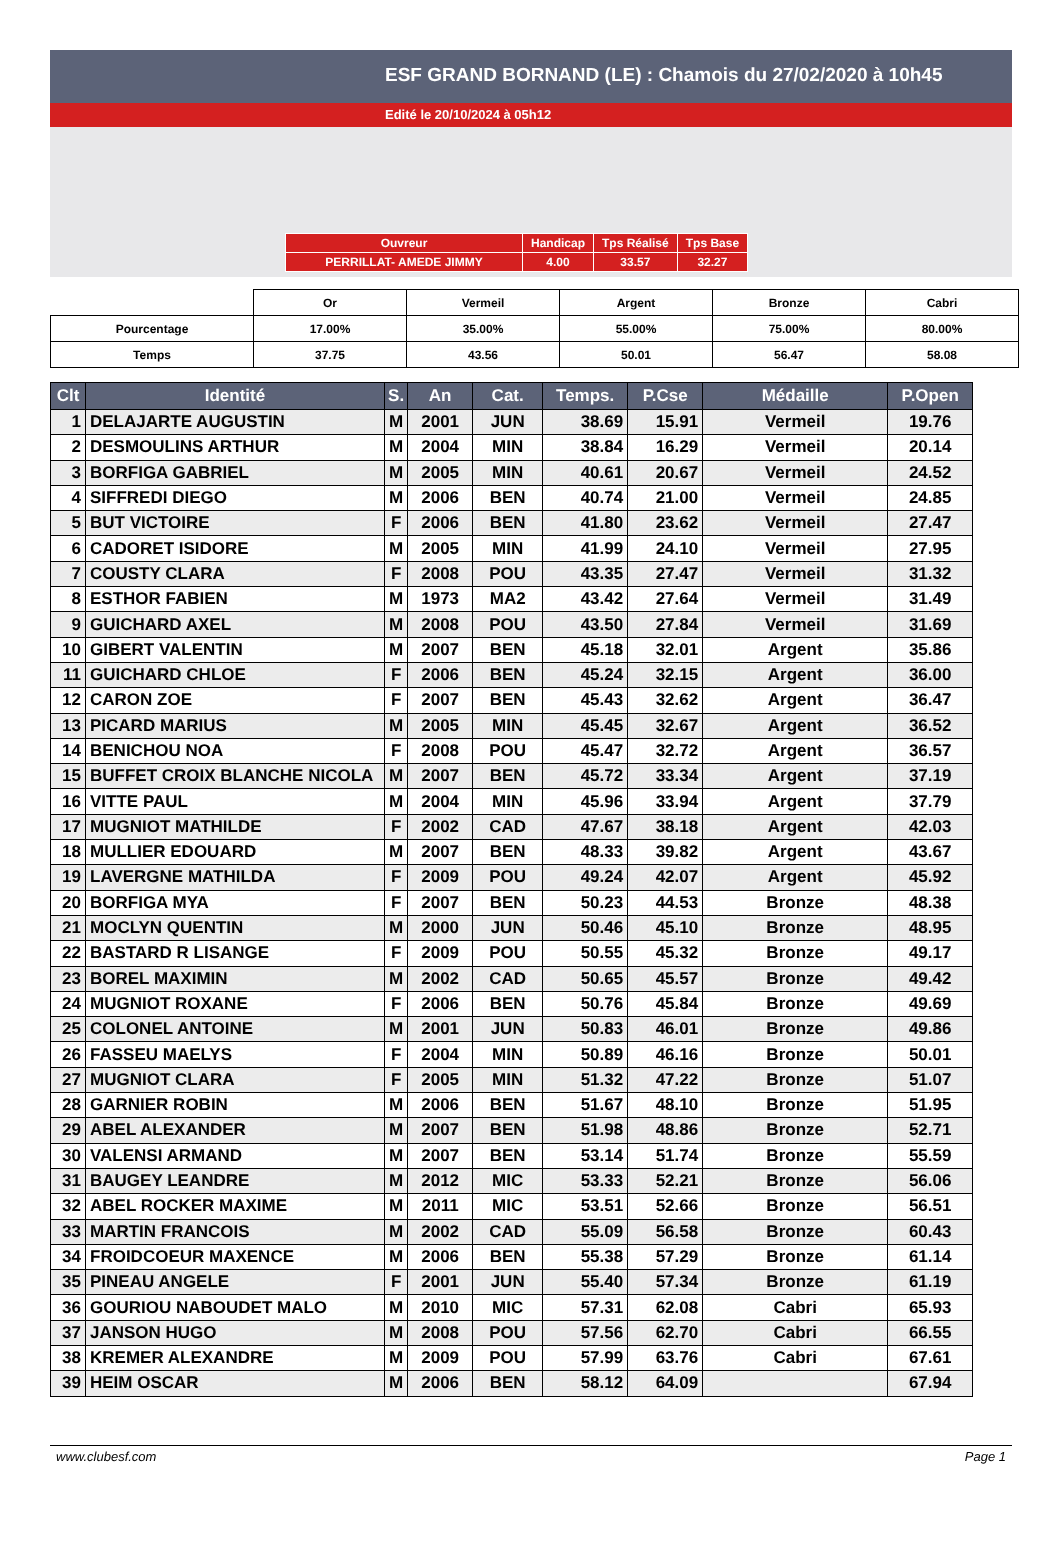ESF GRAND BORNAND (LE) : Chamois du 27/02/2020 à 10h45
Edité le 20/10/2024 à 05h12
| Ouvreur | Handicap | Tps Réalisé | Tps Base |
| PERRILLAT- AMEDE JIMMY | 4.00 | 33.57 | 32.27 |
| | Or | Vermeil | Argent | Bronze | Cabri |
| Pourcentage | 17.00% | 35.00% | 55.00% | 75.00% | 80.00% |
| Temps | 37.75 | 43.56 | 50.01 | 56.47 | 58.08 |
| Clt | Identité | S. | An | Cat. | Temps. | P.Cse | Médaille | P.Open |
| --- | --- | --- | --- | --- | --- | --- | --- | --- |
| 1 | DELAJARTE AUGUSTIN | M | 2001 | JUN | 38.69 | 15.91 | Vermeil | 19.76 |
| 2 | DESMOULINS ARTHUR | M | 2004 | MIN | 38.84 | 16.29 | Vermeil | 20.14 |
| 3 | BORFIGA GABRIEL | M | 2005 | MIN | 40.61 | 20.67 | Vermeil | 24.52 |
| 4 | SIFFREDI DIEGO | M | 2006 | BEN | 40.74 | 21.00 | Vermeil | 24.85 |
| 5 | BUT VICTOIRE | F | 2006 | BEN | 41.80 | 23.62 | Vermeil | 27.47 |
| 6 | CADORET ISIDORE | M | 2005 | MIN | 41.99 | 24.10 | Vermeil | 27.95 |
| 7 | COUSTY CLARA | F | 2008 | POU | 43.35 | 27.47 | Vermeil | 31.32 |
| 8 | ESTHOR FABIEN | M | 1973 | MA2 | 43.42 | 27.64 | Vermeil | 31.49 |
| 9 | GUICHARD AXEL | M | 2008 | POU | 43.50 | 27.84 | Vermeil | 31.69 |
| 10 | GIBERT VALENTIN | M | 2007 | BEN | 45.18 | 32.01 | Argent | 35.86 |
| 11 | GUICHARD CHLOE | F | 2006 | BEN | 45.24 | 32.15 | Argent | 36.00 |
| 12 | CARON ZOE | F | 2007 | BEN | 45.43 | 32.62 | Argent | 36.47 |
| 13 | PICARD MARIUS | M | 2005 | MIN | 45.45 | 32.67 | Argent | 36.52 |
| 14 | BENICHOU NOA | F | 2008 | POU | 45.47 | 32.72 | Argent | 36.57 |
| 15 | BUFFET CROIX BLANCHE NICOLA | M | 2007 | BEN | 45.72 | 33.34 | Argent | 37.19 |
| 16 | VITTE PAUL | M | 2004 | MIN | 45.96 | 33.94 | Argent | 37.79 |
| 17 | MUGNIOT MATHILDE | F | 2002 | CAD | 47.67 | 38.18 | Argent | 42.03 |
| 18 | MULLIER EDOUARD | M | 2007 | BEN | 48.33 | 39.82 | Argent | 43.67 |
| 19 | LAVERGNE MATHILDA | F | 2009 | POU | 49.24 | 42.07 | Argent | 45.92 |
| 20 | BORFIGA MYA | F | 2007 | BEN | 50.23 | 44.53 | Bronze | 48.38 |
| 21 | MOCLYN QUENTIN | M | 2000 | JUN | 50.46 | 45.10 | Bronze | 48.95 |
| 22 | BASTARD R LISANGE | F | 2009 | POU | 50.55 | 45.32 | Bronze | 49.17 |
| 23 | BOREL MAXIMIN | M | 2002 | CAD | 50.65 | 45.57 | Bronze | 49.42 |
| 24 | MUGNIOT ROXANE | F | 2006 | BEN | 50.76 | 45.84 | Bronze | 49.69 |
| 25 | COLONEL ANTOINE | M | 2001 | JUN | 50.83 | 46.01 | Bronze | 49.86 |
| 26 | FASSEU MAELYS | F | 2004 | MIN | 50.89 | 46.16 | Bronze | 50.01 |
| 27 | MUGNIOT CLARA | F | 2005 | MIN | 51.32 | 47.22 | Bronze | 51.07 |
| 28 | GARNIER ROBIN | M | 2006 | BEN | 51.67 | 48.10 | Bronze | 51.95 |
| 29 | ABEL ALEXANDER | M | 2007 | BEN | 51.98 | 48.86 | Bronze | 52.71 |
| 30 | VALENSI ARMAND | M | 2007 | BEN | 53.14 | 51.74 | Bronze | 55.59 |
| 31 | BAUGEY LEANDRE | M | 2012 | MIC | 53.33 | 52.21 | Bronze | 56.06 |
| 32 | ABEL ROCKER MAXIME | M | 2011 | MIC | 53.51 | 52.66 | Bronze | 56.51 |
| 33 | MARTIN FRANCOIS | M | 2002 | CAD | 55.09 | 56.58 | Bronze | 60.43 |
| 34 | FROIDCOEUR MAXENCE | M | 2006 | BEN | 55.38 | 57.29 | Bronze | 61.14 |
| 35 | PINEAU ANGELE | F | 2001 | JUN | 55.40 | 57.34 | Bronze | 61.19 |
| 36 | GOURIOU NABOUDET MALO | M | 2010 | MIC | 57.31 | 62.08 | Cabri | 65.93 |
| 37 | JANSON HUGO | M | 2008 | POU | 57.56 | 62.70 | Cabri | 66.55 |
| 38 | KREMER ALEXANDRE | M | 2009 | POU | 57.99 | 63.76 | Cabri | 67.61 |
| 39 | HEIM OSCAR | M | 2006 | BEN | 58.12 | 64.09 | | 67.94 |
www.clubesf.com Page 1